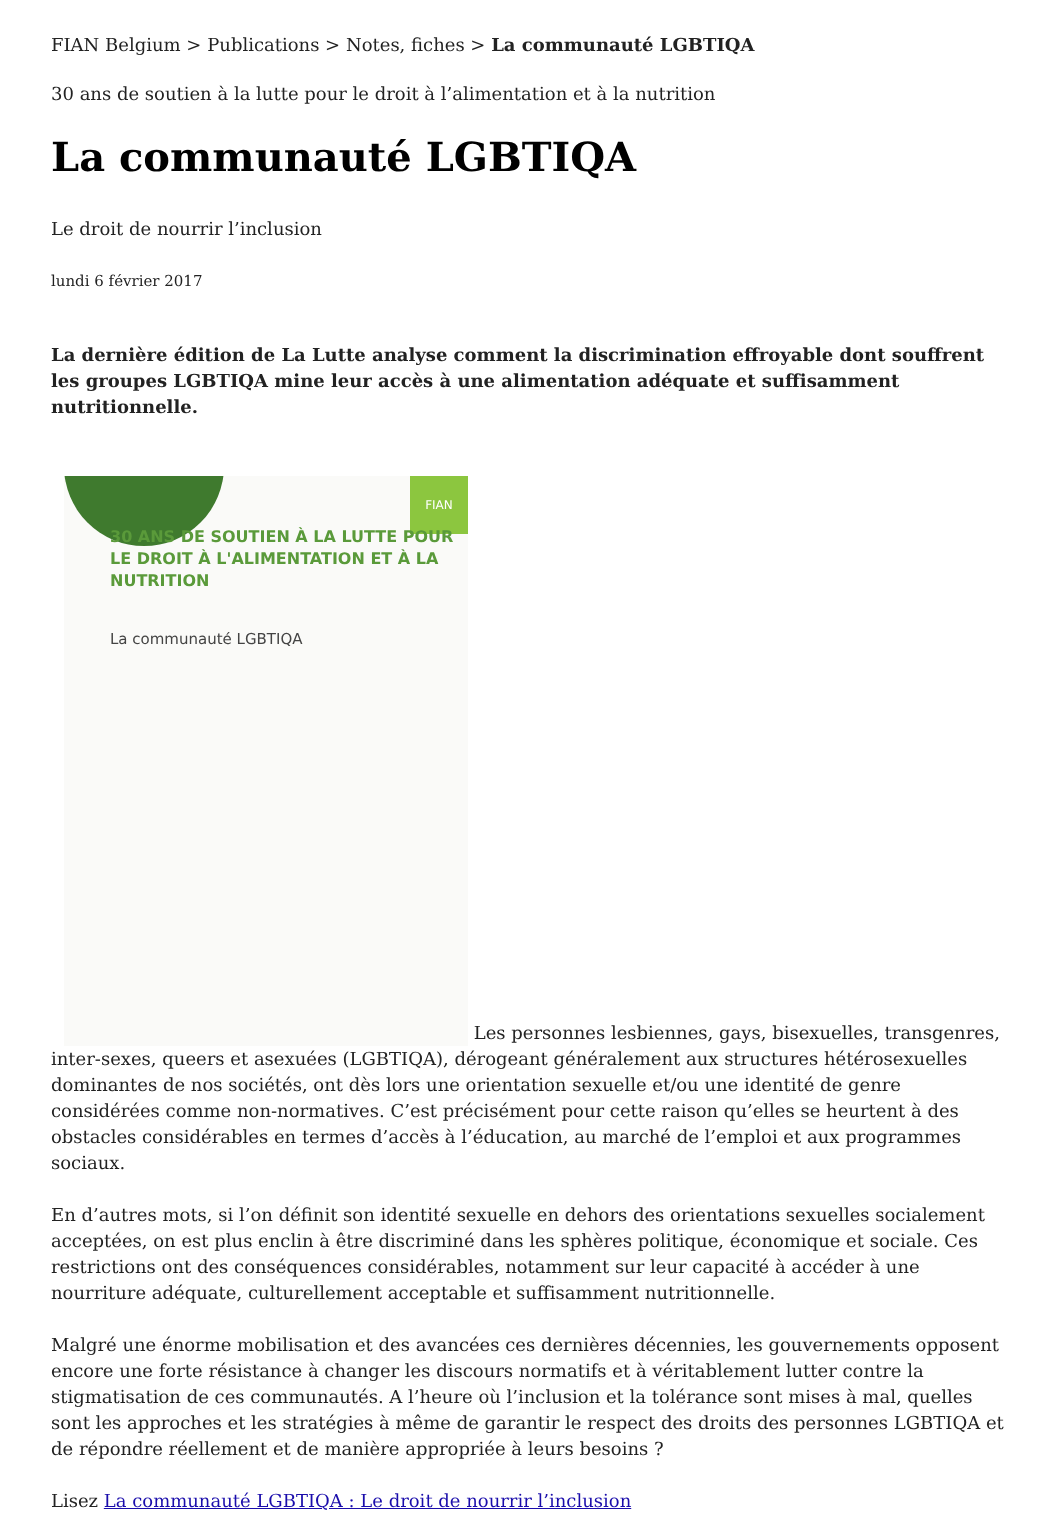FIAN Belgium > Publications > Notes, fiches > La communauté LGBTIQA
30 ans de soutien à la lutte pour le droit à l’alimentation et à la nutrition
La communauté LGBTIQA
Le droit de nourrir l’inclusion
lundi 6 février 2017
La dernière édition de La Lutte analyse comment la discrimination effroyable dont souffrent les groupes LGBTIQA mine leur accès à une alimentation adéquate et suffisamment nutritionnelle.
FIAN 30 ANS DE SOUTIEN À LA LUTTE POUR LE DROIT À L'ALIMENTATION ET À LA NUTRITION La communauté LGBTIQA Les personnes lesbiennes, gays, bisexuelles, transgenres, inter-sexes, queers et asexuées (LGBTIQA), dérogeant généralement aux structures hétérosexuelles dominantes de nos sociétés, ont dès lors une orientation sexuelle et/ou une identité de genre considérées comme non-normatives. C’est précisément pour cette raison qu’elles se heurtent à des obstacles considérables en termes d’accès à l’éducation, au marché de l’emploi et aux programmes sociaux.
En d’autres mots, si l’on définit son identité sexuelle en dehors des orientations sexuelles socialement acceptées, on est plus enclin à être discriminé dans les sphères politique, économique et sociale. Ces restrictions ont des conséquences considérables, notamment sur leur capacité à accéder à une nourriture adéquate, culturellement acceptable et suffisamment nutritionnelle.
Malgré une énorme mobilisation et des avancées ces dernières décennies, les gouvernements opposent encore une forte résistance à changer les discours normatifs et à véritablement lutter contre la stigmatisation de ces communautés. A l’heure où l’inclusion et la tolérance sont mises à mal, quelles sont les approches et les stratégies à même de garantir le respect des droits des personnes LGBTIQA et de répondre réellement et de manière appropriée à leurs besoins ?
Lisez La communauté LGBTIQA : Le droit de nourrir l’inclusion